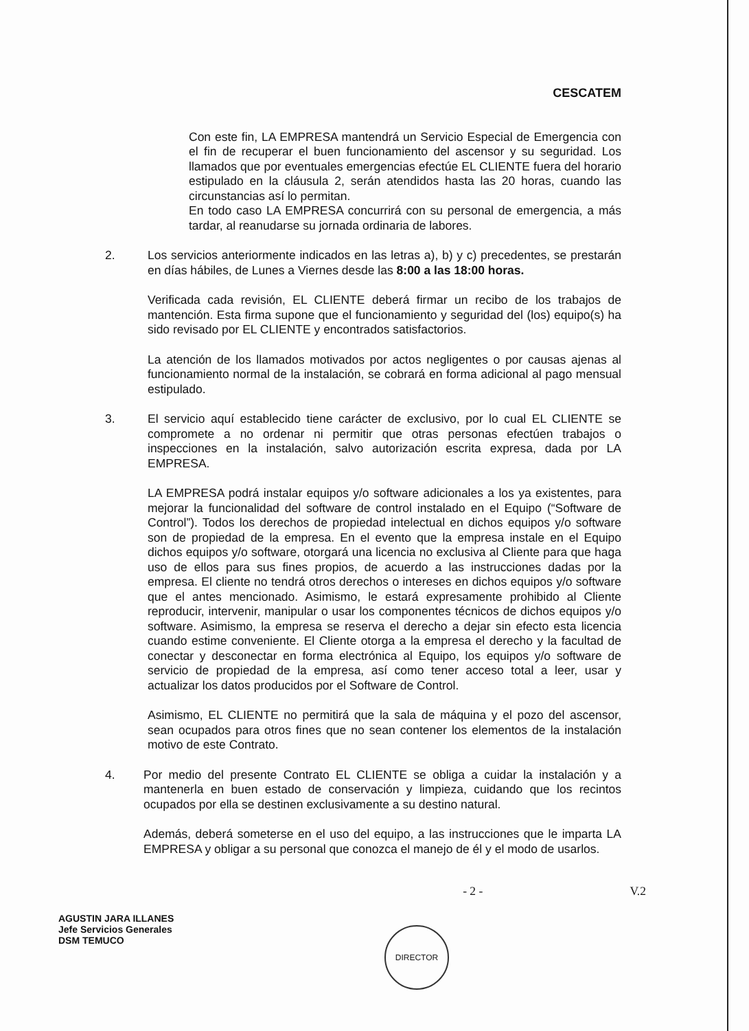CESCATEM
Con este fin, LA EMPRESA mantendrá un Servicio Especial de Emergencia con el fin de recuperar el buen funcionamiento del ascensor y su seguridad. Los llamados que por eventuales emergencias efectúe EL CLIENTE fuera del horario estipulado en la cláusula 2, serán atendidos hasta las 20 horas, cuando las circunstancias así lo permitan.
En todo caso LA EMPRESA concurrirá con su personal de emergencia, a más tardar, al reanudarse su jornada ordinaria de labores.
2. Los servicios anteriormente indicados en las letras a), b) y c) precedentes, se prestarán en días hábiles, de Lunes a Viernes desde las 8:00 a las 18:00 horas.
Verificada cada revisión, EL CLIENTE deberá firmar un recibo de los trabajos de mantención. Esta firma supone que el funcionamiento y seguridad del (los) equipo(s) ha sido revisado por EL CLIENTE y encontrados satisfactorios.
La atención de los llamados motivados por actos negligentes o por causas ajenas al funcionamiento normal de la instalación, se cobrará en forma adicional al pago mensual estipulado.
3. El servicio aquí establecido tiene carácter de exclusivo, por lo cual EL CLIENTE se compromete a no ordenar ni permitir que otras personas efectúen trabajos o inspecciones en la instalación, salvo autorización escrita expresa, dada por LA EMPRESA.
LA EMPRESA podrá instalar equipos y/o software adicionales a los ya existentes, para mejorar la funcionalidad del software de control instalado en el Equipo (“Software de Control”). Todos los derechos de propiedad intelectual en dichos equipos y/o software son de propiedad de la empresa. En el evento que la empresa instale en el Equipo dichos equipos y/o software, otorgará una licencia no exclusiva al Cliente para que haga uso de ellos para sus fines propios, de acuerdo a las instrucciones dadas por la empresa. El cliente no tendrá otros derechos o intereses en dichos equipos y/o software que el antes mencionado. Asimismo, le estará expresamente prohibido al Cliente reproducir, intervenir, manipular o usar los componentes técnicos de dichos equipos y/o software. Asimismo, la empresa se reserva el derecho a dejar sin efecto esta licencia cuando estime conveniente. El Cliente otorga a la empresa el derecho y la facultad de conectar y desconectar en forma electrónica al Equipo, los equipos y/o software de servicio de propiedad de la empresa, así como tener acceso total a leer, usar y actualizar los datos producidos por el Software de Control.
Asimismo, EL CLIENTE no permitirá que la sala de máquina y el pozo del ascensor, sean ocupados para otros fines que no sean contener los elementos de la instalación motivo de este Contrato.
4. Por medio del presente Contrato EL CLIENTE se obliga a cuidar la instalación y a mantenerla en buen estado de conservación y limpieza, cuidando que los recintos ocupados por ella se destinen exclusivamente a su destino natural.
Además, deberá someterse en el uso del equipo, a las instrucciones que le imparta LA EMPRESA y obligar a su personal que conozca el manejo de él y el modo de usarlos.
- 2 - V.2
AGUSTIN JARA ILLANES
Jefe Servicios Generales
DSM TEMUCO
DIRECTOR